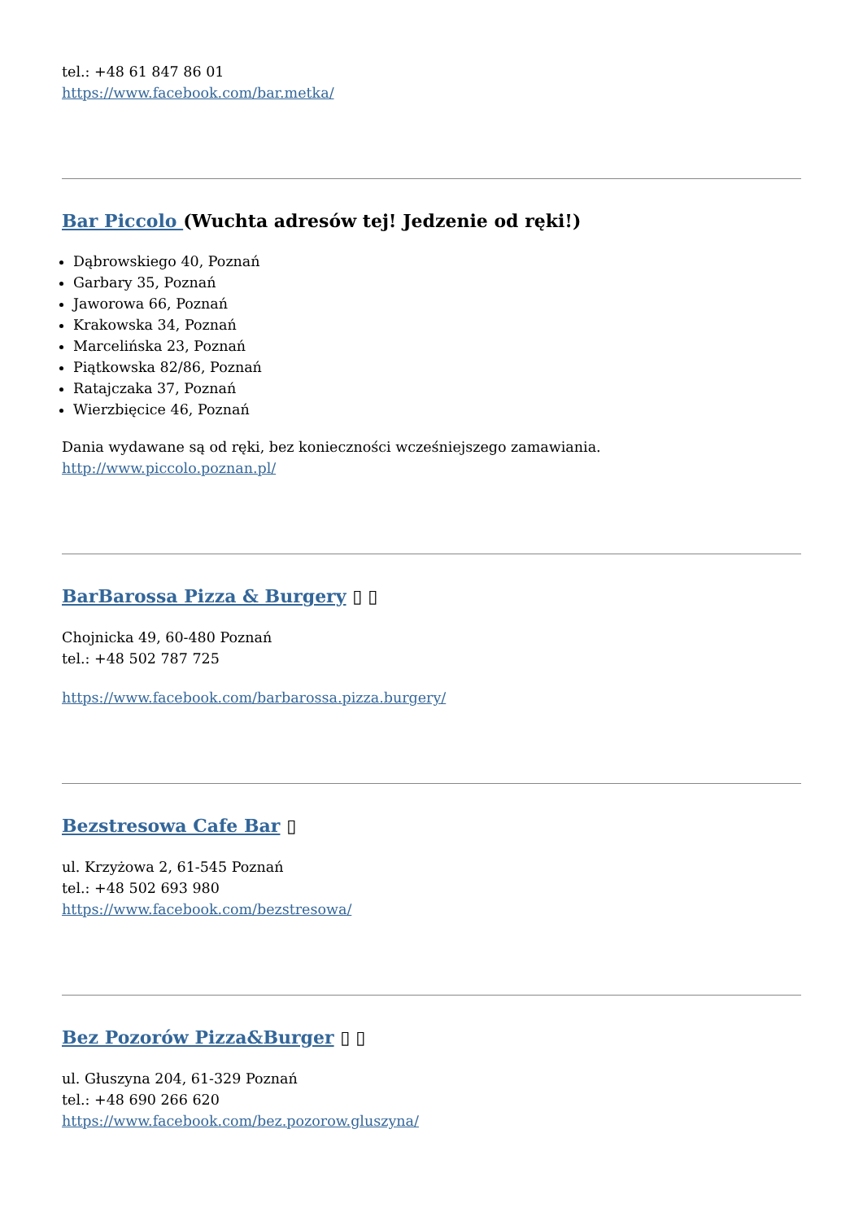tel.: +48 61 847 86 01
https://www.facebook.com/bar.metka/
Bar Piccolo (Wuchta adresów tej! Jedzenie od ręki!)
Dąbrowskiego 40, Poznań
Garbary 35, Poznań
Jaworowa 66, Poznań
Krakowska 34, Poznań
Marcelińska 23, Poznań
Piątkowska 82/86, Poznań
Ratajczaka 37, Poznań
Wierzbięcice 46, Poznań
Dania wydawane są od ręki, bez konieczności wcześniejszego zamawiania.
http://www.piccolo.poznan.pl/
BarBarossa Pizza & Burgery ▯ ▯
Chojnicka 49, 60-480 Poznań
tel.: +48 502 787 725
https://www.facebook.com/barbarossa.pizza.burgery/
Bezstresowa Cafe Bar ▯
ul. Krzyżowa 2, 61-545 Poznań
tel.: +48 502 693 980
https://www.facebook.com/bezstresowa/
Bez Pozorów Pizza&Burger ▯ ▯
ul. Głuszyna 204, 61-329 Poznań
tel.: +48 690 266 620
https://www.facebook.com/bez.pozorow.gluszyna/